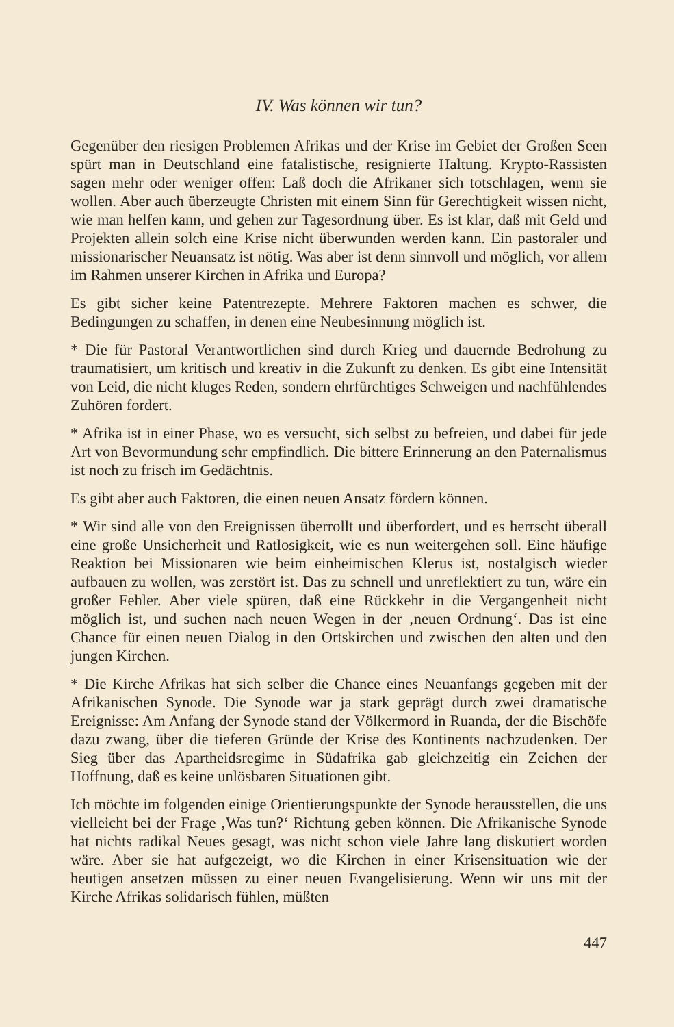IV. Was können wir tun?
Gegenüber den riesigen Problemen Afrikas und der Krise im Gebiet der Großen Seen spürt man in Deutschland eine fatalistische, resignierte Haltung. Krypto-Rassisten sagen mehr oder weniger offen: Laß doch die Afrikaner sich totschlagen, wenn sie wollen. Aber auch überzeugte Christen mit einem Sinn für Gerechtigkeit wissen nicht, wie man helfen kann, und gehen zur Tagesordnung über. Es ist klar, daß mit Geld und Projekten allein solch eine Krise nicht überwunden werden kann. Ein pastoraler und missionarischer Neuansatz ist nötig. Was aber ist denn sinnvoll und möglich, vor allem im Rahmen unserer Kirchen in Afrika und Europa?
Es gibt sicher keine Patentrezepte. Mehrere Faktoren machen es schwer, die Bedingungen zu schaffen, in denen eine Neubesinnung möglich ist.
* Die für Pastoral Verantwortlichen sind durch Krieg und dauernde Bedrohung zu traumatisiert, um kritisch und kreativ in die Zukunft zu denken. Es gibt eine Intensität von Leid, die nicht kluges Reden, sondern ehrfürchtiges Schweigen und nachfühlendes Zuhören fordert.
* Afrika ist in einer Phase, wo es versucht, sich selbst zu befreien, und dabei für jede Art von Bevormundung sehr empfindlich. Die bittere Erinnerung an den Paternalismus ist noch zu frisch im Gedächtnis.
Es gibt aber auch Faktoren, die einen neuen Ansatz fördern können.
* Wir sind alle von den Ereignissen überrollt und überfordert, und es herrscht überall eine große Unsicherheit und Ratlosigkeit, wie es nun weitergehen soll. Eine häufige Reaktion bei Missionaren wie beim einheimischen Klerus ist, nostalgisch wieder aufbauen zu wollen, was zerstört ist. Das zu schnell und unreflektiert zu tun, wäre ein großer Fehler. Aber viele spüren, daß eine Rückkehr in die Vergangenheit nicht möglich ist, und suchen nach neuen Wegen in der ‚neuen Ordnung‘. Das ist eine Chance für einen neuen Dialog in den Ortskirchen und zwischen den alten und den jungen Kirchen.
* Die Kirche Afrikas hat sich selber die Chance eines Neuanfangs gegeben mit der Afrikanischen Synode. Die Synode war ja stark geprägt durch zwei dramatische Ereignisse: Am Anfang der Synode stand der Völkermord in Ruanda, der die Bischöfe dazu zwang, über die tieferen Gründe der Krise des Kontinents nachzudenken. Der Sieg über das Apartheidsregime in Südafrika gab gleichzeitig ein Zeichen der Hoffnung, daß es keine unlösbaren Situationen gibt.
Ich möchte im folgenden einige Orientierungspunkte der Synode herausstellen, die uns vielleicht bei der Frage ‚Was tun?‘ Richtung geben können. Die Afrikanische Synode hat nichts radikal Neues gesagt, was nicht schon viele Jahre lang diskutiert worden wäre. Aber sie hat aufgezeigt, wo die Kirchen in einer Krisensituation wie der heutigen ansetzen müssen zu einer neuen Evangelisierung. Wenn wir uns mit der Kirche Afrikas solidarisch fühlen, müßten
447